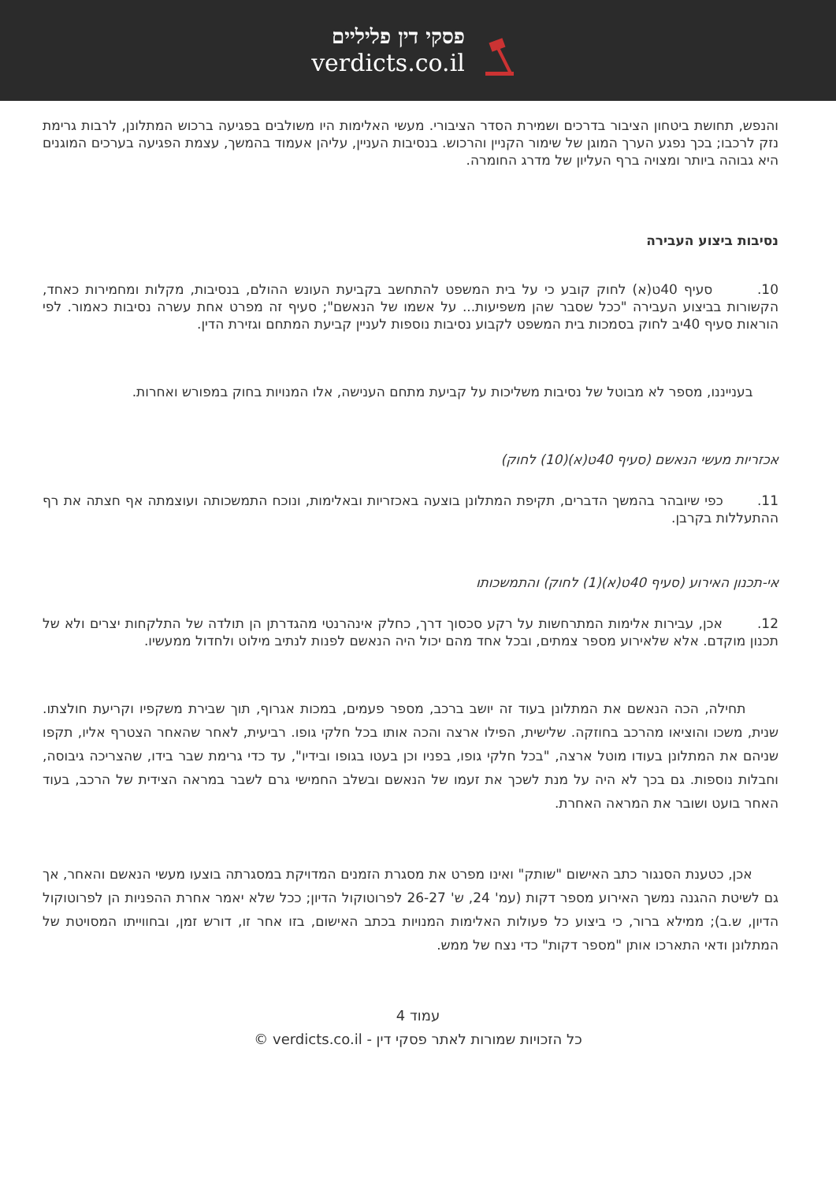פסקי דין פליליים
verdicts.co.il
והנפש, תחושת ביטחון הציבור בדרכים ושמירת הסדר הציבורי. מעשי האלימות היו משולבים בפגיעה ברכוש המתלונן, לרבות גרימת נזק לרכבו; בכך נפגע הערך המוגן של שימור הקניין והרכוש. בנסיבות העניין, עליהן אעמוד בהמשך, עצמת הפגיעה בערכים המוגנים היא גבוהה ביותר ומצויה ברף העליון של מדרג החומרה.
נסיבות ביצוע העבירה
10. סעיף 40ט(א) לחוק קובע כי על בית המשפט להתחשב בקביעת העונש ההולם, בנסיבות, מקלות ומחמירות כאחד, הקשורות בביצוע העבירה "ככל שסבר שהן משפיעות... על אשמו של הנאשם"; סעיף זה מפרט אחת עשרה נסיבות כאמור. לפי הוראות סעיף 40יב לחוק בסמכות בית המשפט לקבוע נסיבות נוספות לעניין קביעת המתחם וגזירת הדין.
בענייננו, מספר לא מבוטל של נסיבות משליכות על קביעת מתחם הענישה, אלו המנויות בחוק במפורש ואחרות.
אכזריות מעשי הנאשם (סעיף 40ט(א)(10) לחוק)
11. כפי שיובהר בהמשך הדברים, תקיפת המתלונן בוצעה באכזריות ובאלימות, ונוכח התמשכותה ועוצמתה אף חצתה את רף ההתעללות בקרבן.
אי-תכנון האירוע (סעיף 40ט(א)(1) לחוק) והתמשכותו
12. אכן, עבירות אלימות המתרחשות על רקע סכסוך דרך, כחלק אינהרנטי מהגדרתן הן תולדה של התלקחות יצרים ולא של תכנון מוקדם. אלא שלאירוע מספר צמתים, ובכל אחד מהם יכול היה הנאשם לפנות לנתיב מילוט ולחדול ממעשיו.
תחילה, הכה הנאשם את המתלונן בעוד זה יושב ברכב, מספר פעמים, במכות אגרוף, תוך שבירת משקפיו וקריעת חולצתו. שנית, משכו והוציאו מהרכב בחוזקה. שלישית, הפילו ארצה והכה אותו בכל חלקי גופו. רביעית, לאחר שהאחר הצטרף אליו, תקפו שניהם את המתלונן בעודו מוטל ארצה, "בכל חלקי גופו, בפניו וכן בעטו בגופו ובידיו", עד כדי גרימת שבר בידו, שהצריכה גיבוסה, וחבלות נוספות. גם בכך לא היה על מנת לשכך את זעמו של הנאשם ובשלב החמישי גרם לשבר במראה הצידית של הרכב, בעוד האחר בועט ושובר את המראה האחרת.
אכן, כטענת הסנגור כתב האישום "שותק" ואינו מפרט את מסגרת הזמנים המדויקת במסגרתה בוצעו מעשי הנאשם והאחר, אך גם לשיטת ההגנה נמשך האירוע מספר דקות (עמ' 24, ש' 26-27 לפרוטוקול הדיון; ככל שלא יאמר אחרת ההפניות הן לפרוטוקול הדיון, ש.ב); ממילא ברור, כי ביצוע כל פעולות האלימות המנויות בכתב האישום, בזו אחר זו, דורש זמן, ובחווייתו המסויטת של המתלונן ודאי התארכו אותן "מספר דקות" כדי נצח של ממש.
עמוד 4
כל הזכויות שמורות לאתר פסקי דין - verdicts.co.il ©